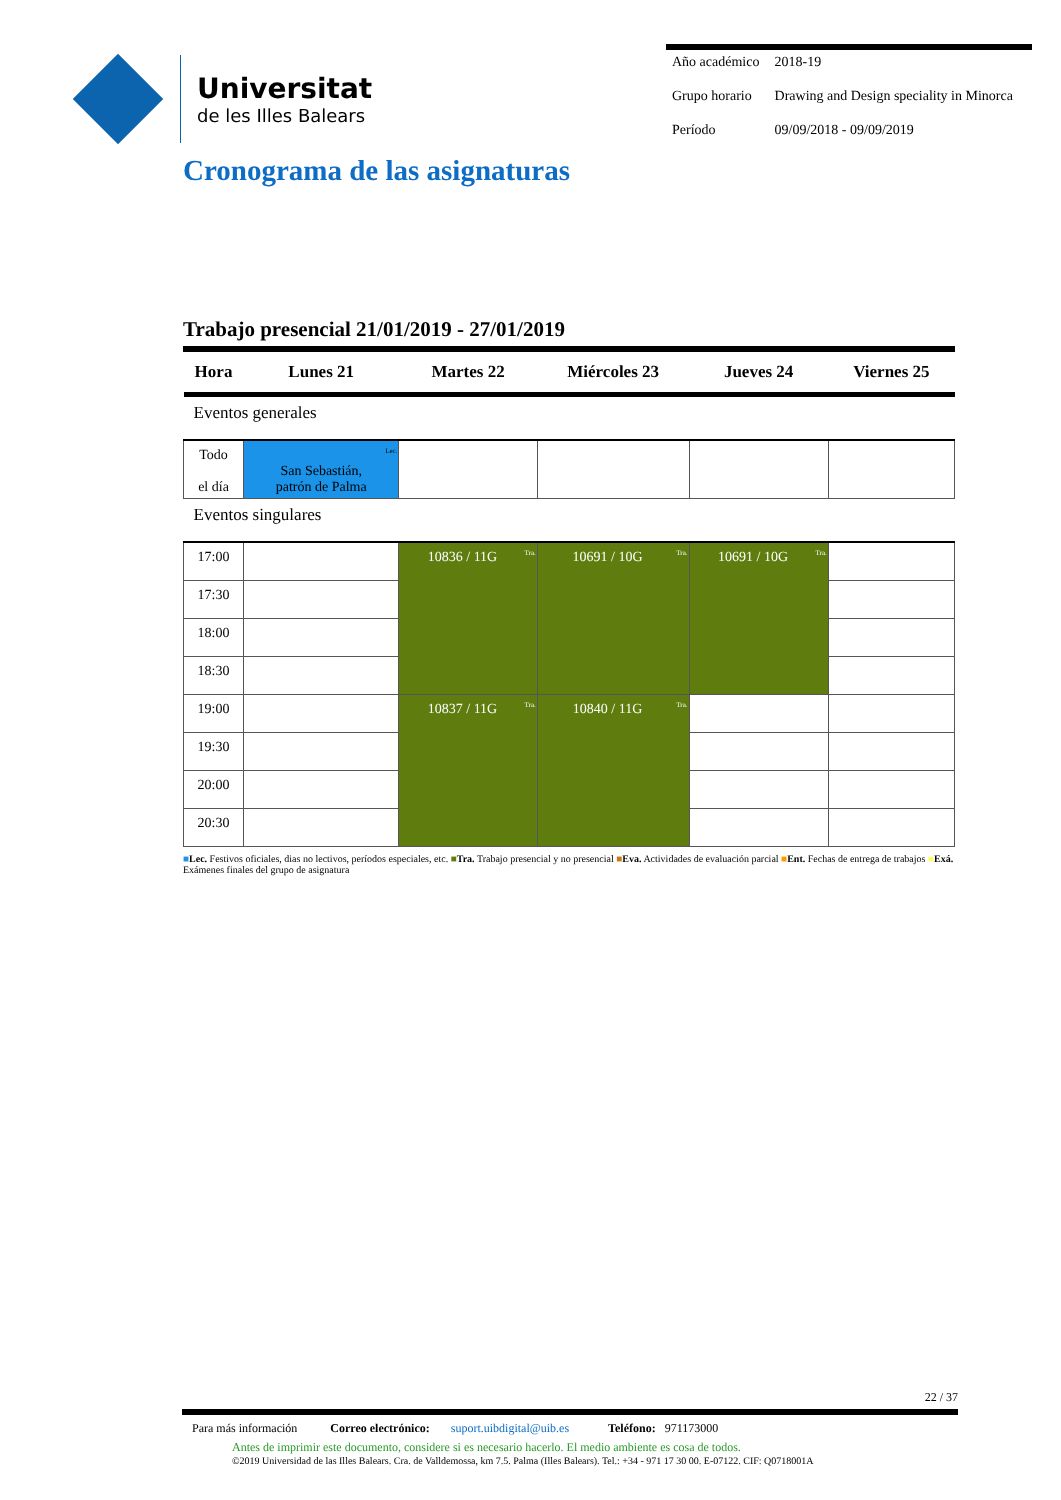Universitat
de les Illes Balears
| Año académico | 2018-19 |
| Grupo horario | Drawing and Design speciality in Minorca |
| Período | 09/09/2018 - 09/09/2019 |
Cronograma de las asignaturas
Trabajo presencial 21/01/2019 - 27/01/2019
| Hora | Lunes 21 | Martes 22 | Miércoles 23 | Jueves 24 | Viernes 25 |
| --- | --- | --- | --- | --- | --- |
| Eventos generales | | | | | |
| Todo el día | Lec. San Sebastián, patrón de Palma | | | | |
| Eventos singulares | | | | | |
| 17:00 | | Tra. 10836 / 11G | Tra. 10691 / 10G | Tra. 10691 / 10G | |
| 17:30 | | | | | |
| 18:00 | | | | | |
| 18:30 | | | | | |
| 19:00 | | Tra. 10837 / 11G | Tra. 10840 / 11G | | |
| 19:30 | | | | | |
| 20:00 | | | | | |
| 20:30 | | | | | |
■Lec. Festivos oficiales, dias no lectivos, períodos especiales, etc. ■Tra. Trabajo presencial y no presencial ■Eva. Actividades de evaluación parcial ■Ent. Fechas de entrega de trabajos ■Exá. Exámenes finales del grupo de asignatura
22 / 37
Para más información Correo electrónico: suport.uibdigital@uib.es Teléfono: 971173000
Antes de imprimir este documento, considere si es necesario hacerlo. El medio ambiente es cosa de todos.
©2019 Universidad de las Illes Balears. Cra. de Valldemossa, km 7.5. Palma (Illes Balears). Tel.: +34 - 971 17 30 00. E-07122. CIF: Q0718001A